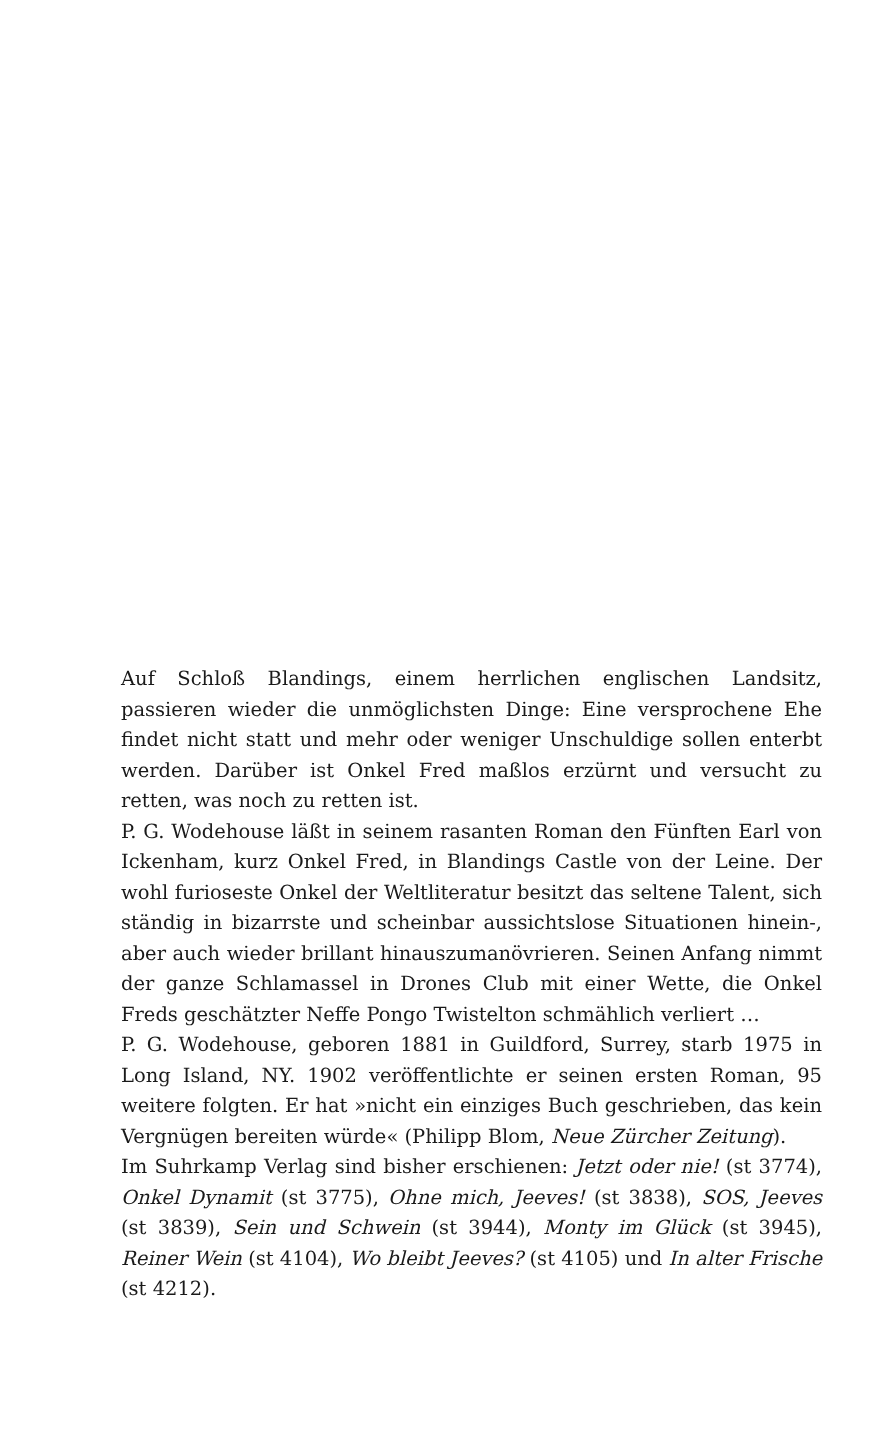Auf Schloß Blandings, einem herrlichen englischen Landsitz, passieren wieder die unmöglichsten Dinge: Eine versprochene Ehe findet nicht statt und mehr oder weniger Unschuldige sollen enterbt werden. Darüber ist Onkel Fred maßlos erzürnt und versucht zu retten, was noch zu retten ist.
P. G. Wodehouse läßt in seinem rasanten Roman den Fünften Earl von Ickenham, kurz Onkel Fred, in Blandings Castle von der Leine. Der wohl furioseste Onkel der Weltliteratur besitzt das seltene Talent, sich ständig in bizarrste und scheinbar aussichtslose Situationen hinein-, aber auch wieder brillant hinauszumanövrieren. Seinen Anfang nimmt der ganze Schlamassel in Drones Club mit einer Wette, die Onkel Freds geschätzter Neffe Pongo Twistelton schmählich verliert …
P. G. Wodehouse, geboren 1881 in Guildford, Surrey, starb 1975 in Long Island, NY. 1902 veröffentlichte er seinen ersten Roman, 95 weitere folgten. Er hat »nicht ein einziges Buch geschrieben, das kein Vergnügen bereiten würde« (Philipp Blom, Neue Zürcher Zeitung).
Im Suhrkamp Verlag sind bisher erschienen: Jetzt oder nie! (st 3774), Onkel Dynamit (st 3775), Ohne mich, Jeeves! (st 3838), SOS, Jeeves (st 3839), Sein und Schwein (st 3944), Monty im Glück (st 3945), Reiner Wein (st 4104), Wo bleibt Jeeves? (st 4105) und In alter Frische (st 4212).